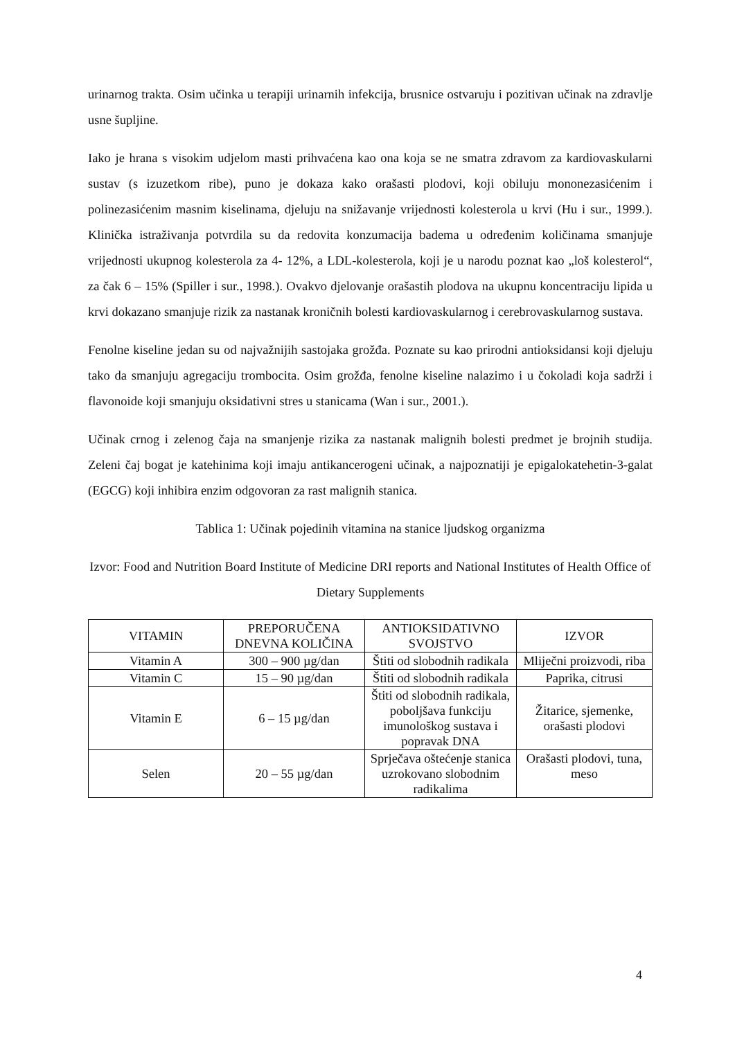urinarnog trakta. Osim učinka u terapiji urinarnih infekcija, brusnice ostvaruju i pozitivan učinak na zdravlje usne šupljine.
Iako je hrana s visokim udjelom masti prihvaćena kao ona koja se ne smatra zdravom za kardiovaskularni sustav (s izuzetkom ribe), puno je dokaza kako orašasti plodovi, koji obiluju mononezasićenim i polinezasićenim masnim kiselinama, djeluju na snižavanje vrijednosti kolesterola u krvi (Hu i sur., 1999.). Klinička istraživanja potvrdila su da redovita konzumacija badema u određenim količinama smanjuje vrijednosti ukupnog kolesterola za 4- 12%, a LDL-kolesterola, koji je u narodu poznat kao „loš kolesterol“, za čak 6 – 15% (Spiller i sur., 1998.). Ovakvo djelovanje orašastih plodova na ukupnu koncentraciju lipida u krvi dokazano smanjuje rizik za nastanak kroničnih bolesti kardiovaskularnog i cerebrovaskularnog sustava.
Fenolne kiseline jedan su od najvažnijih sastojaka grožđa. Poznate su kao prirodni antioksidansi koji djeluju tako da smanjuju agregaciju trombocita. Osim grožđa, fenolne kiseline nalazimo i u čokoladi koja sadrži i flavonoide koji smanjuju oksidativni stres u stanicama (Wan i sur., 2001.).
Učinak crnog i zelenog čaja na smanjenje rizika za nastanak malignih bolesti predmet je brojnih studija. Zeleni čaj bogat je katehinima koji imaju antikancerogeni učinak, a najpoznatiji je epigalokatehetin-3-galat (EGCG) koji inhibira enzim odgovoran za rast malignih stanica.
Tablica 1: Učinak pojedinih vitamina na stanice ljudskog organizma
Izvor: Food and Nutrition Board Institute of Medicine DRI reports and National Institutes of Health Office of Dietary Supplements
| VITAMIN | PREPORUČENA DNEVNA KOLIČINA | ANTIOKSIDATIVNO SVOJSTVO | IZVOR |
| --- | --- | --- | --- |
| Vitamin A | 300 – 900 µg/dan | Štiti od slobodnih radikala | Mliječni proizvodi, riba |
| Vitamin C | 15 – 90 µg/dan | Štiti od slobodnih radikala | Paprika, citrusi |
| Vitamin E | 6 – 15 µg/dan | Štiti od slobodnih radikala, poboljšava funkciju imunološkog sustava i popravak DNA | Žitarice, sjemenke, orašasti plodovi |
| Selen | 20 – 55 µg/dan | Sprječava oštećenje stanica uzrokovano slobodnim radikalima | Orašasti plodovi, tuna, meso |
4